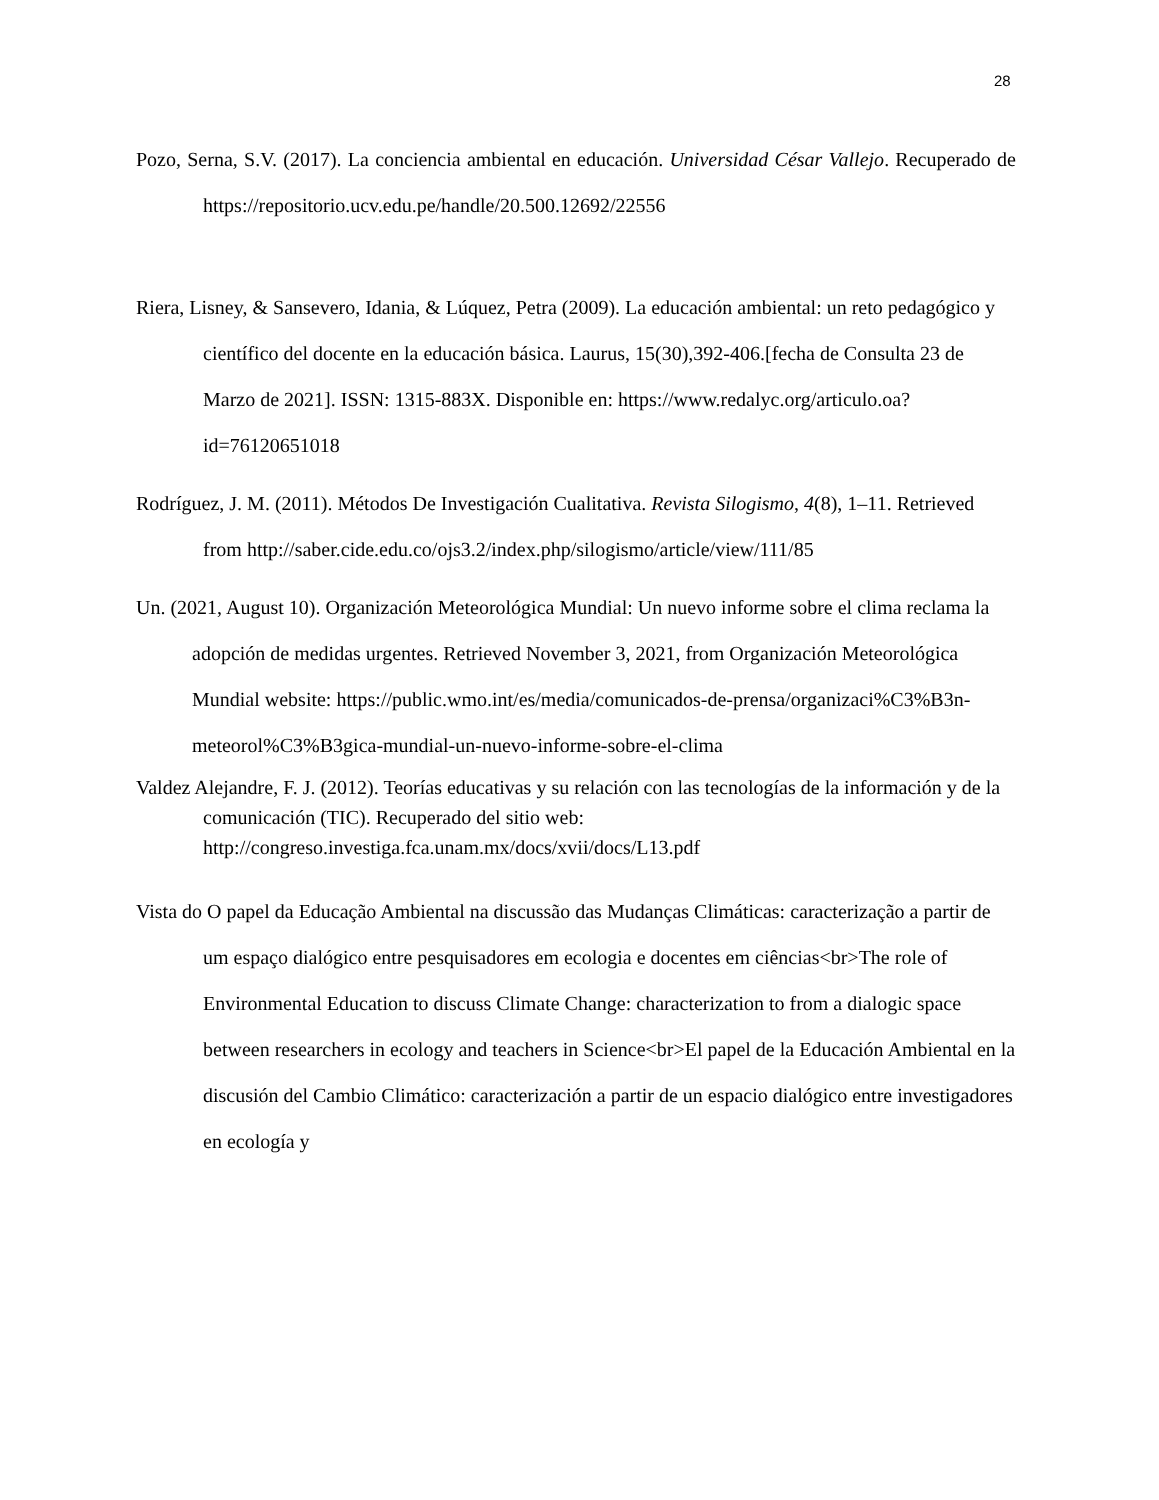28
Pozo, Serna, S.V. (2017). La conciencia ambiental en educación. Universidad César Vallejo. Recuperado de https://repositorio.ucv.edu.pe/handle/20.500.12692/22556
Riera, Lisney, & Sansevero, Idania, & Lúquez, Petra (2009). La educación ambiental: un reto pedagógico y científico del docente en la educación básica. Laurus, 15(30),392-406.[fecha de Consulta 23 de Marzo de 2021]. ISSN: 1315-883X. Disponible en: https://www.redalyc.org/articulo.oa?id=76120651018
Rodríguez, J. M. (2011). Métodos De Investigación Cualitativa. Revista Silogismo, 4(8), 1–11. Retrieved from http://saber.cide.edu.co/ojs3.2/index.php/silogismo/article/view/111/85
Un. (2021, August 10). Organización Meteorológica Mundial: Un nuevo informe sobre el clima reclama la adopción de medidas urgentes. Retrieved November 3, 2021, from Organización Meteorológica Mundial website: https://public.wmo.int/es/media/comunicados-de-prensa/organizaci%C3%B3n-meteorol%C3%B3gica-mundial-un-nuevo-informe-sobre-el-clima
Valdez Alejandre, F. J. (2012). Teorías educativas y su relación con las tecnologías de la información y de la comunicación (TIC). Recuperado del sitio web: http://congreso.investiga.fca.unam.mx/docs/xvii/docs/L13.pdf
Vista do O papel da Educação Ambiental na discussão das Mudanças Climáticas: caracterização a partir de um espaço dialógico entre pesquisadores em ecologia e docentes em ciências<br>The role of Environmental Education to discuss Climate Change: characterization to from a dialogic space between researchers in ecology and teachers in Science<br>El papel de la Educación Ambiental en la discusión del Cambio Climático: caracterización a partir de un espacio dialógico entre investigadores en ecología y